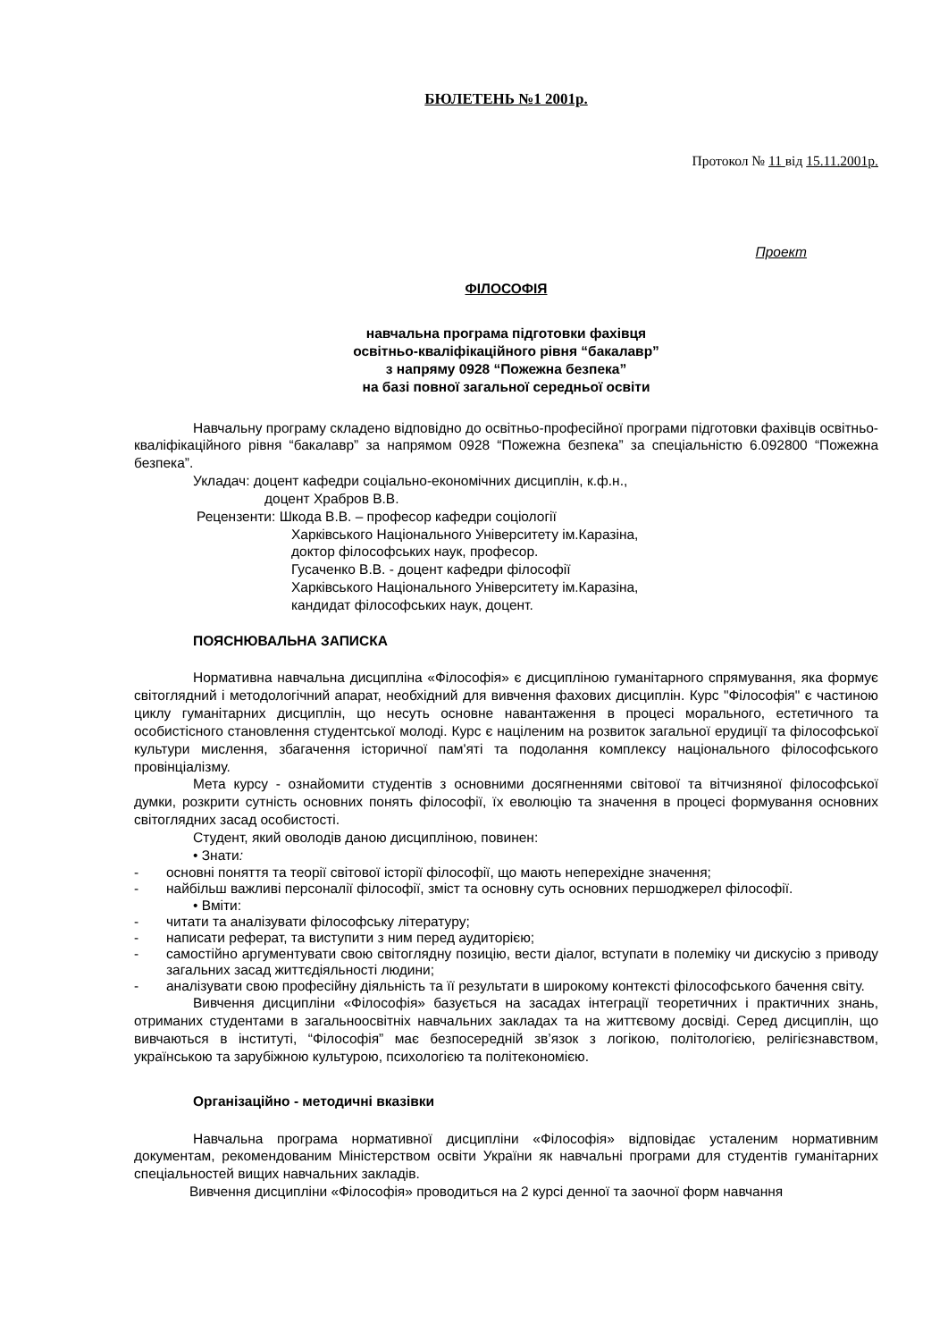БЮЛЕТЕНЬ №1 2001р.
Протокол № 11 від 15.11.2001р.
Проект
ФІЛОСОФІЯ
навчальна програма підготовки фахівця
освітньо-кваліфікаційного рівня “бакалавр”
з напряму 0928 “Пожежна безпека”
на базі повної загальної середньої освіти
Навчальну програму складено відповідно до освітньо-професійної програми підготовки фахівців освітньо-кваліфікаційного рівня “бакалавр” за напрямом 0928 “Пожежна безпека” за спеціальністю 6.092800 “Пожежна безпека”.
Укладач: доцент кафедри соціально-економічних дисциплін, к.ф.н.,
доцент Храбров В.В.
Рецензенти: Шкода В.В. – професор кафедри соціології
Харківського Національного Університету ім.Каразіна,
доктор філософських наук, професор.
Гусаченко В.В. - доцент кафедри філософії
Харківського Національного Університету ім.Каразіна,
кандидат філософських наук, доцент.
ПОЯСНЮВАЛЬНА ЗАПИСКА
Нормативна навчальна дисципліна «Філософія» є дисципліною гуманітарного спрямування, яка формує світоглядний і методологічний апарат, необхідний для вивчення фахових дисциплін. Курс "Філософія" є частиною циклу гуманітарних дисциплін, що несуть основне навантаження в процесі морального, естетичного та особистісного становлення студентської молоді. Курс є націленим на розвиток загальної ерудиції та філософської культури мислення, збагачення історичної пам'яті та подолання комплексу національного філософського провінціалізму.
Мета курсу - ознайомити студентів з основними досягненнями світової та вітчизняної філософської думки, розкрити сутність основних понять філософії, їх еволюцію та значення в процесі формування основних світоглядних засад особистості.
Студент, який оволодів даною дисципліною, повинен:
• Знати:
- основні поняття та теорії світової історії філософії, що мають неперехідне значення;
- найбільш важливі персоналії філософії, зміст та основну суть основних першоджерел філософії.
• Вміти:
- читати та аналізувати філософську літературу;
- написати реферат, та виступити з ним перед аудиторією;
- самостійно аргументувати свою світоглядну позицію, вести діалог, вступати в полеміку чи дискусію з приводу загальних засад життєдіяльності людини;
- аналізувати свою професійну діяльність та її результати в широкому контексті філософського бачення світу.
Вивчення дисципліни «Філософія» базується на засадах інтеграції теоретичних і практичних знань, отриманих студентами в загальноосвітніх навчальних закладах та на життєвому досвіді. Серед дисциплін, що вивчаються в інституті, “Філософія” має безпосередній зв’язок з логікою, політологією, релігієзнавством, українською та зарубіжною культурою, психологією та політекономією.
Організаційно - методичні вказівки
Навчальна програма нормативної дисципліни «Філософія» відповідає усталеним нормативним документам, рекомендованим Міністерством освіти України як навчальні програми для студентів гуманітарних спеціальностей вищих навчальних закладів.
Вивчення дисципліни «Філософія» проводиться на 2 курсі денної та заочної форм навчання